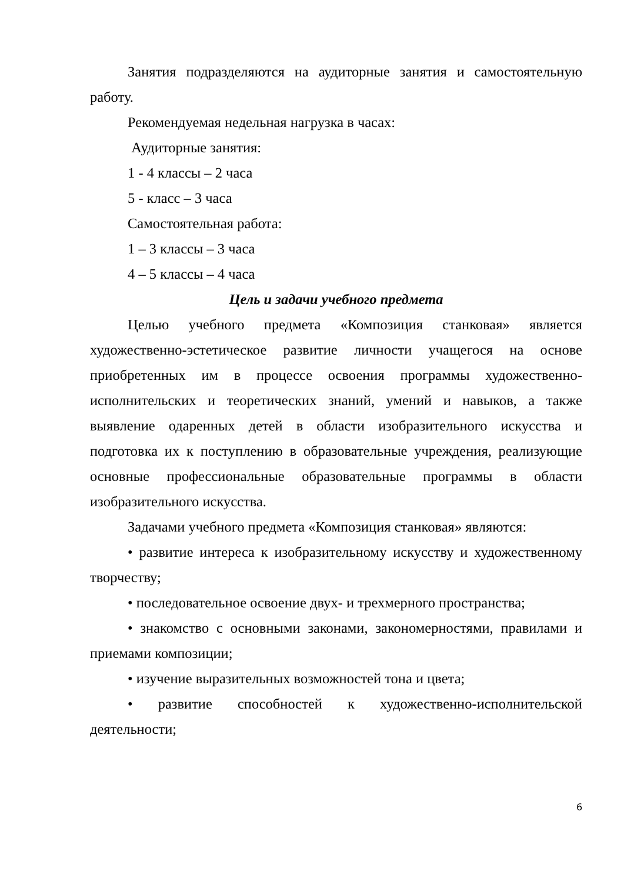Занятия подразделяются на аудиторные занятия и самостоятельную работу.
Рекомендуемая недельная нагрузка в часах:
Аудиторные занятия:
1 - 4 классы – 2 часа
5 - класс – 3 часа
Самостоятельная работа:
1 – 3 классы – 3 часа
4 – 5 классы – 4 часа
Цель и задачи учебного предмета
Целью учебного предмета «Композиция станковая» является художественно-эстетическое развитие личности учащегося на основе приобретенных им в процессе освоения программы художественно-исполнительских и теоретических знаний, умений и навыков, а также выявление одаренных детей в области изобразительного искусства и подготовка их к поступлению в образовательные учреждения, реализующие основные профессиональные образовательные программы в области изобразительного искусства.
Задачами учебного предмета «Композиция станковая» являются:
• развитие интереса к изобразительному искусству и художественному творчеству;
• последовательное освоение двух- и трехмерного пространства;
• знакомство с основными законами, закономерностями, правилами и приемами композиции;
• изучение выразительных возможностей тона и цвета;
• развитие способностей к художественно-исполнительской деятельности;
6